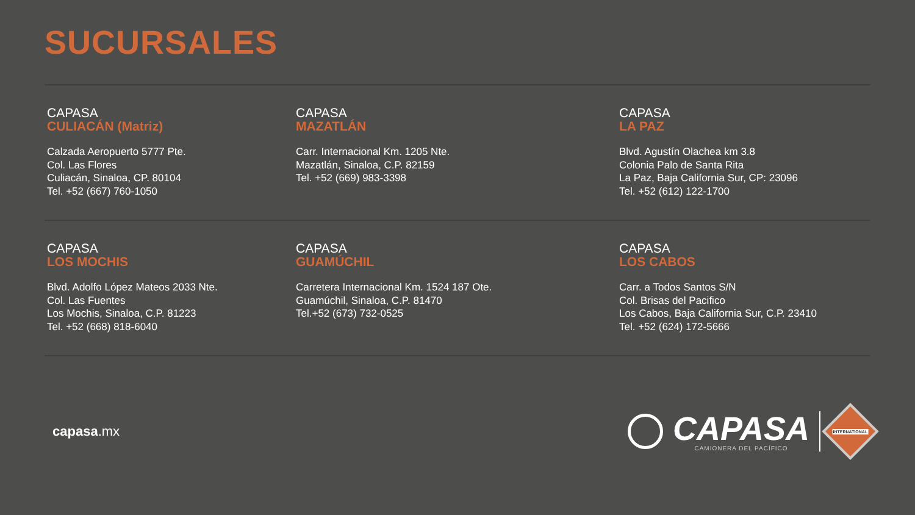SUCURSALES
CAPASA
CULIACÁN (Matriz)
Calzada Aeropuerto 5777 Pte.
Col. Las Flores
Culiacán, Sinaloa, CP. 80104
Tel. +52 (667) 760-1050
CAPASA
MAZATLÁN
Carr. Internacional Km. 1205 Nte.
Mazatlán, Sinaloa, C.P. 82159
Tel. +52 (669) 983-3398
CAPASA
LA PAZ
Blvd. Agustín Olachea km 3.8
Colonia Palo de Santa Rita
La Paz, Baja California Sur, CP: 23096
Tel. +52 (612) 122-1700
CAPASA
LOS MOCHIS
Blvd. Adolfo López Mateos 2033 Nte.
Col. Las Fuentes
Los Mochis, Sinaloa, C.P. 81223
Tel. +52 (668) 818-6040
CAPASA
GUAMÚCHIL
Carretera Internacional Km. 1524 187 Ote.
Guamúchil, Sinaloa, C.P. 81470
Tel.+52 (673) 732-0525
CAPASA
LOS CABOS
Carr. a Todos Santos S/N
Col. Brisas del Pacifico
Los Cabos, Baja California Sur, C.P. 23410
Tel. +52 (624) 172-5666
capasa.mx
CAPASA
CAMIONERA DEL PACÍFICO
INTERNATIONAL